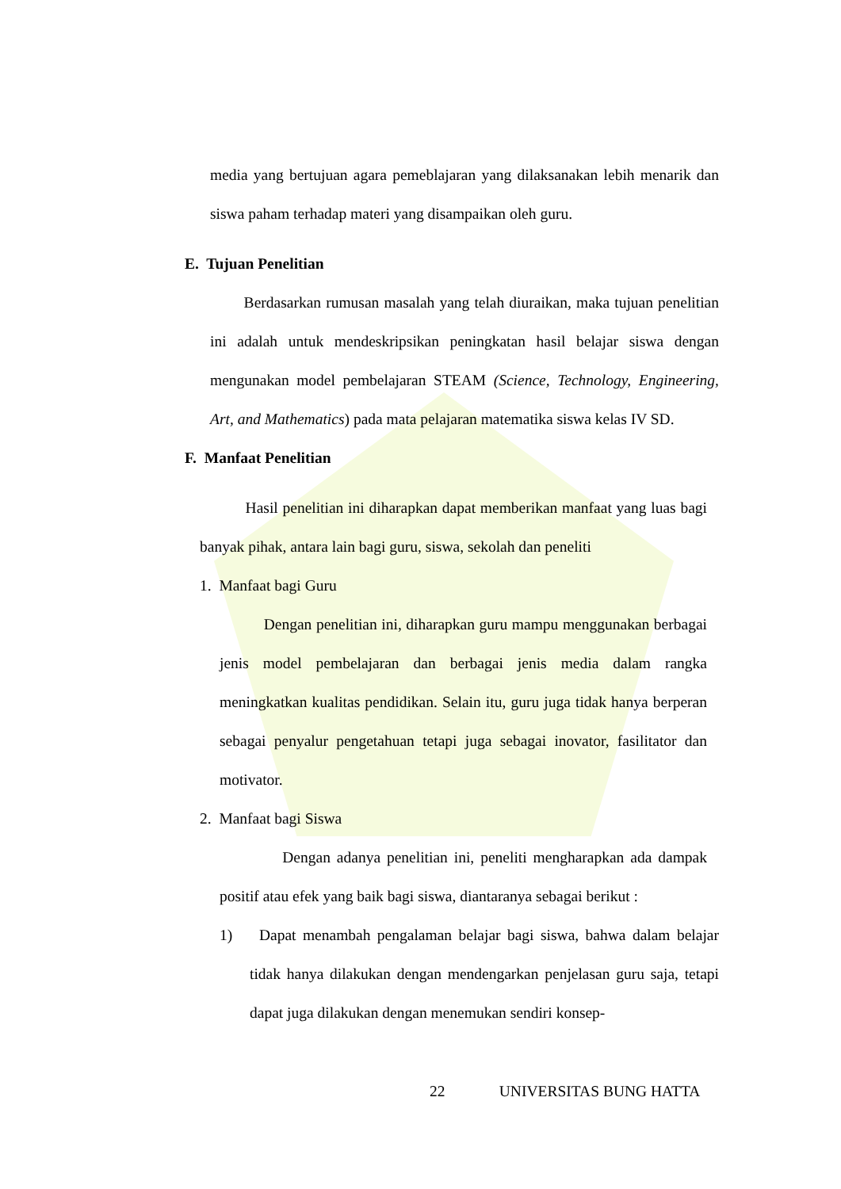media yang bertujuan agara pemeblajaran yang dilaksanakan lebih menarik dan siswa paham terhadap materi yang disampaikan oleh guru.
E. Tujuan Penelitian
Berdasarkan rumusan masalah yang telah diuraikan, maka tujuan penelitian ini adalah untuk mendeskripsikan peningkatan hasil belajar siswa dengan mengunakan model pembelajaran STEAM (Science, Technology, Engineering, Art, and Mathematics) pada mata pelajaran matematika siswa kelas IV SD.
F. Manfaat Penelitian
Hasil penelitian ini diharapkan dapat memberikan manfaat yang luas bagi banyak pihak, antara lain bagi guru, siswa, sekolah dan peneliti
1. Manfaat bagi Guru
Dengan penelitian ini, diharapkan guru mampu menggunakan berbagai jenis model pembelajaran dan berbagai jenis media dalam rangka meningkatkan kualitas pendidikan. Selain itu, guru juga tidak hanya berperan sebagai penyalur pengetahuan tetapi juga sebagai inovator, fasilitator dan motivator.
2. Manfaat bagi Siswa
Dengan adanya penelitian ini, peneliti mengharapkan ada dampak positif atau efek yang baik bagi siswa, diantaranya sebagai berikut :
1) Dapat menambah pengalaman belajar bagi siswa, bahwa dalam belajar tidak hanya dilakukan dengan mendengarkan penjelasan guru saja, tetapi dapat juga dilakukan dengan menemukan sendiri konsep-
22 UNIVERSITAS BUNG HATTA